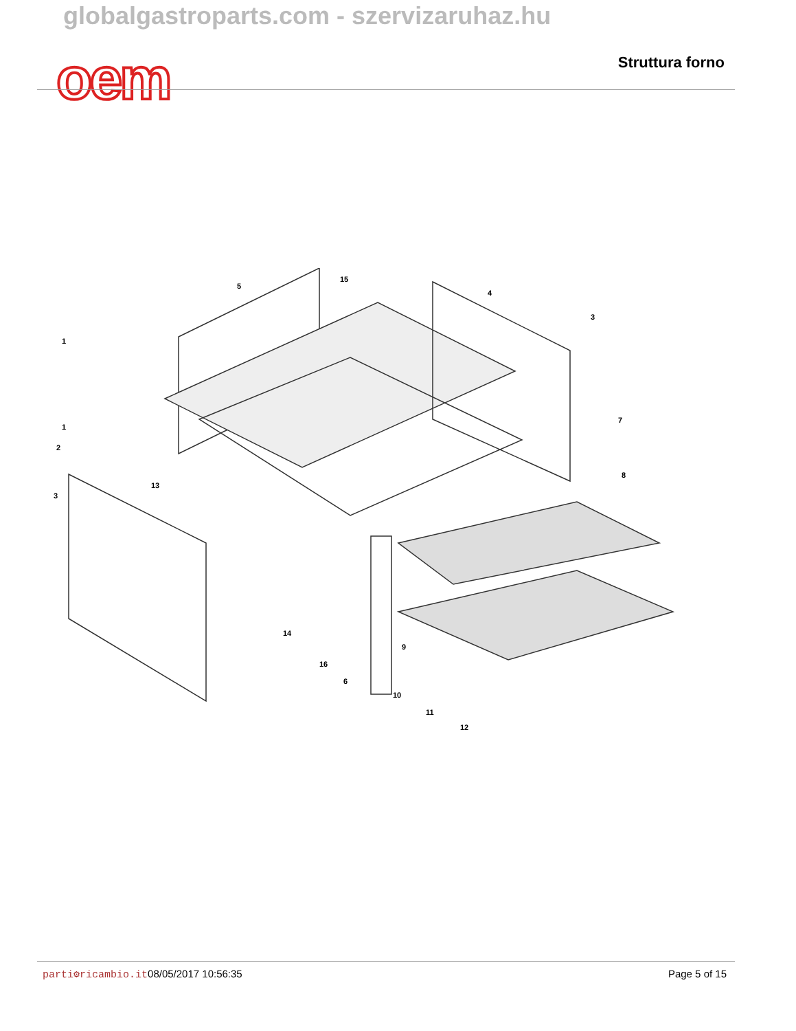globalgastroparts.com - szervizaruhaz.hu
oem Struttura forno
1
1
2
3
3
4
5
6
7
8
9
10
11
12
13
14
15
16
parti⚙ricambio.it 08/05/2017 10:56:35 Page 5 of 15